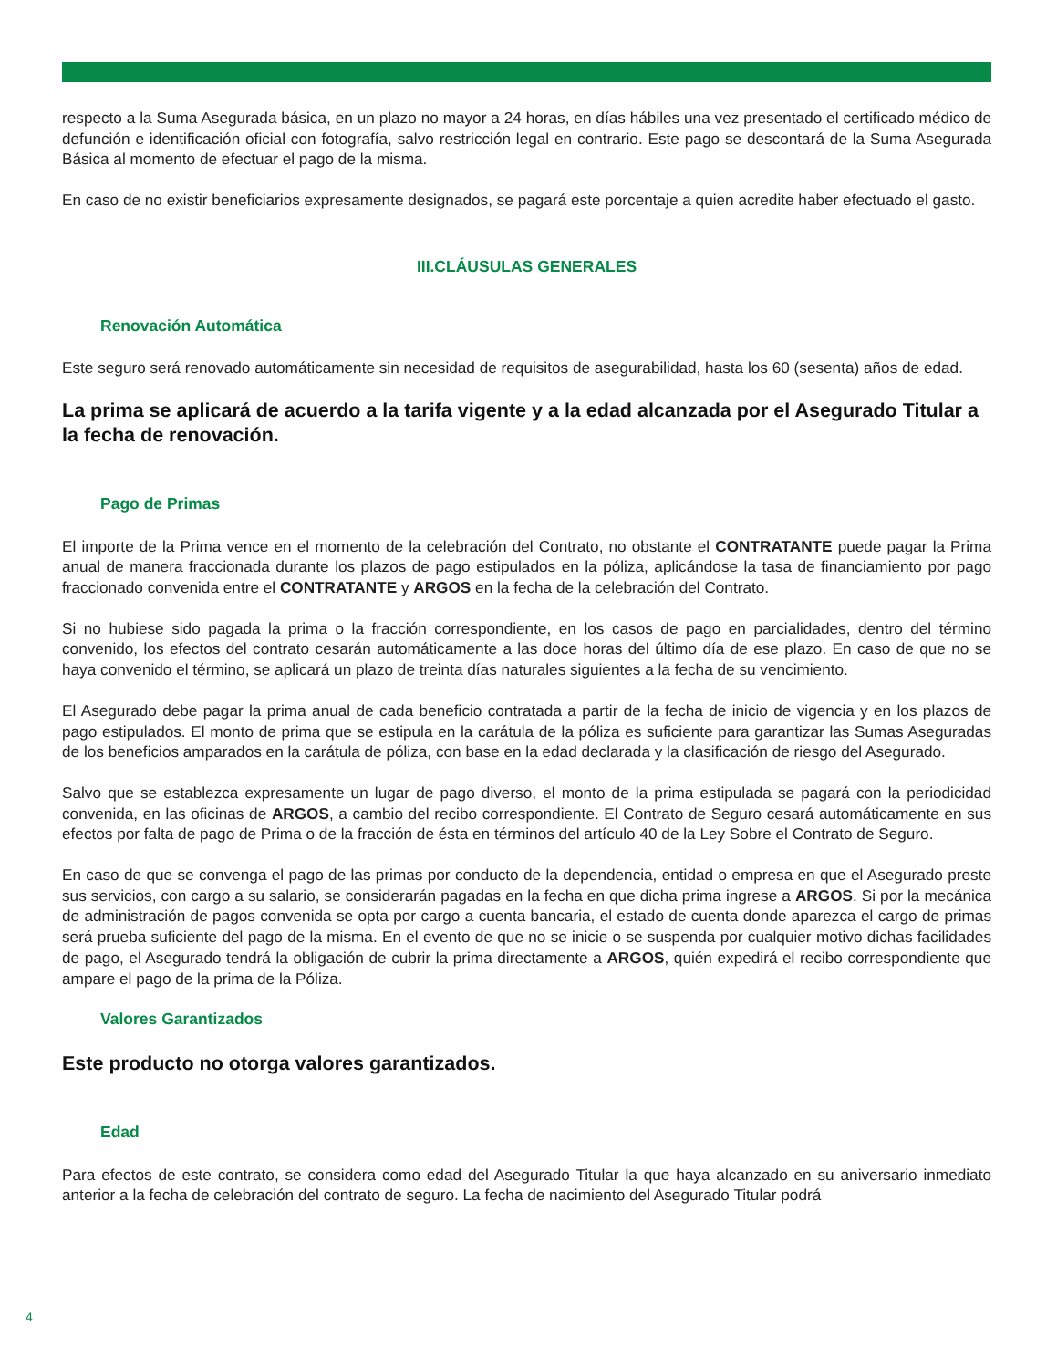respecto a la Suma Asegurada básica, en un plazo no mayor a 24 horas, en días hábiles una vez presentado el certificado médico de defunción e identificación oficial con fotografía, salvo restricción legal en contrario. Este pago se descontará de la Suma Asegurada Básica al momento de efectuar el pago de la misma.
En caso de no existir beneficiarios expresamente designados, se pagará este porcentaje a quien acredite haber efectuado el gasto.
III.CLÁUSULAS GENERALES
Renovación Automática
Este seguro será renovado automáticamente sin necesidad de requisitos de asegurabilidad, hasta los 60 (sesenta) años de edad.
La prima se aplicará de acuerdo a la tarifa vigente y a la edad alcanzada por el Asegurado Titular a la fecha de renovación.
Pago de Primas
El importe de la Prima vence en el momento de la celebración del Contrato, no obstante el CONTRATANTE puede pagar la Prima anual de manera fraccionada durante los plazos de pago estipulados en la póliza, aplicándose la tasa de financiamiento por pago fraccionado convenida entre el CONTRATANTE y ARGOS en la fecha de la celebración del Contrato.
Si no hubiese sido pagada la prima o la fracción correspondiente, en los casos de pago en parcialidades, dentro del término convenido, los efectos del contrato cesarán automáticamente a las doce horas del último día de ese plazo. En caso de que no se haya convenido el término, se aplicará un plazo de treinta días naturales siguientes a la fecha de su vencimiento.
El Asegurado debe pagar la prima anual de cada beneficio contratada a partir de la fecha de inicio de vigencia y en los plazos de pago estipulados. El monto de prima que se estipula en la carátula de la póliza es suficiente para garantizar las Sumas Aseguradas de los beneficios amparados en la carátula de póliza, con base en la edad declarada y la clasificación de riesgo del Asegurado.
Salvo que se establezca expresamente un lugar de pago diverso, el monto de la prima estipulada se pagará con la periodicidad convenida, en las oficinas de ARGOS, a cambio del recibo correspondiente. El Contrato de Seguro cesará automáticamente en sus efectos por falta de pago de Prima o de la fracción de ésta en términos del artículo 40 de la Ley Sobre el Contrato de Seguro.
En caso de que se convenga el pago de las primas por conducto de la dependencia, entidad o empresa en que el Asegurado preste sus servicios, con cargo a su salario, se considerarán pagadas en la fecha en que dicha prima ingrese a ARGOS. Si por la mecánica de administración de pagos convenida se opta por cargo a cuenta bancaria, el estado de cuenta donde aparezca el cargo de primas será prueba suficiente del pago de la misma. En el evento de que no se inicie o se suspenda por cualquier motivo dichas facilidades de pago, el Asegurado tendrá la obligación de cubrir la prima directamente a ARGOS, quién expedirá el recibo correspondiente que ampare el pago de la prima de la Póliza.
Valores Garantizados
Este producto no otorga valores garantizados.
Edad
Para efectos de este contrato, se considera como edad del Asegurado Titular la que haya alcanzado en su aniversario inmediato anterior a la fecha de celebración del contrato de seguro. La fecha de nacimiento del Asegurado Titular podrá
4